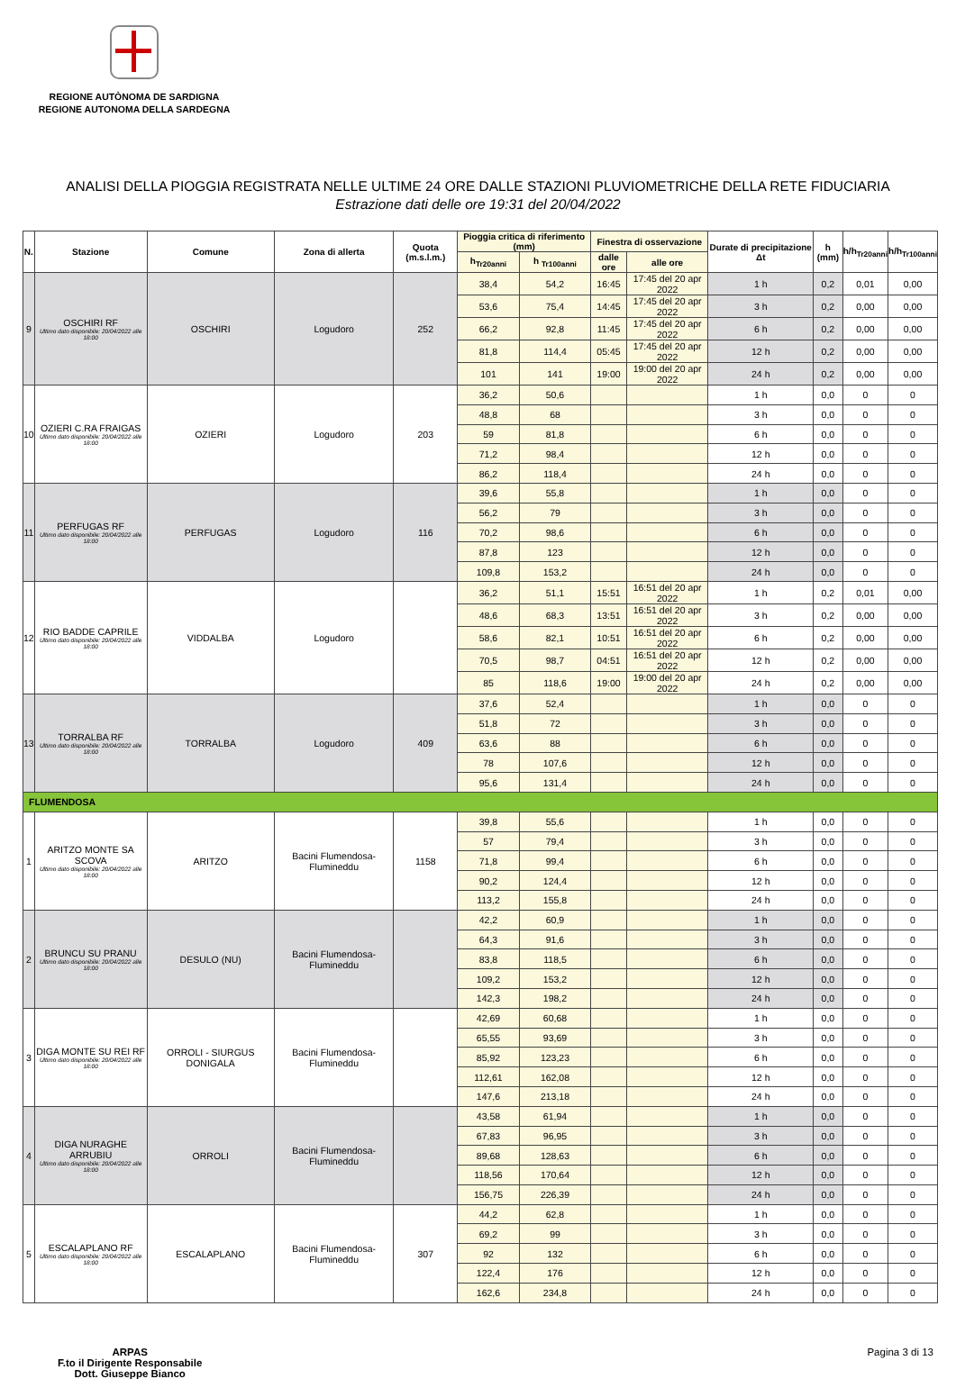REGIONE AUTÒNOMA DE SARDIGNA
REGIONE AUTONOMA DELLA SARDEGNA
ANALISI DELLA PIOGGIA REGISTRATA NELLE ULTIME 24 ORE DALLE STAZIONI PLUVIOMETRICHE DELLA RETE FIDUCIARIA
Estrazione dati delle ore 19:31 del 20/04/2022
| N. | Stazione | Comune | Zona di allerta | Quota (m.s.l.m.) | Pioggia critica di riferimento (mm) | | Finestra di osservazione | | Durate di precipitazione Δt | h (mm) | h/h<sub>Tr20anni</sub> | h/h<sub>Tr100anni</sub> |
| --- | --- | --- | --- | --- | --- | --- | --- | --- | --- | --- | --- | --- |
| | | | | | h<sub>Tr20anni</sub> | h <sub>Tr100anni</sub> | dalle ore | alle ore | | | | |
| 9 | OSCHIRI RF Ultimo dato disponibile: 20/04/2022 alle 18:00 | OSCHIRI | Logudoro | 252 | 38,4 | 54,2 | 16:45 | 17:45 del 20 apr 2022 | 1 h | 0,2 | 0,01 | 0,00 |
| | | | | | 53,6 | 75,4 | 14:45 | 17:45 del 20 apr 2022 | 3 h | 0,2 | 0,00 | 0,00 |
| | | | | | 66,2 | 92,8 | 11:45 | 17:45 del 20 apr 2022 | 6 h | 0,2 | 0,00 | 0,00 |
| | | | | | 81,8 | 114,4 | 05:45 | 17:45 del 20 apr 2022 | 12 h | 0,2 | 0,00 | 0,00 |
| | | | | | 101 | 141 | 19:00 | 19:00 del 20 apr 2022 | 24 h | 0,2 | 0,00 | 0,00 |
| 10 | OZIERI C.RA FRAIGAS Ultimo dato disponibile: 20/04/2022 alle 18:00 | OZIERI | Logudoro | 203 | 36,2 | 50,6 | | | 1 h | 0,0 | 0 | 0 |
| | | | | | 48,8 | 68 | | | 3 h | 0,0 | 0 | 0 |
| | | | | | 59 | 81,8 | | | 6 h | 0,0 | 0 | 0 |
| | | | | | 71,2 | 98,4 | | | 12 h | 0,0 | 0 | 0 |
| | | | | | 86,2 | 118,4 | | | 24 h | 0,0 | 0 | 0 |
| 11 | PERFUGAS RF Ultimo dato disponibile: 20/04/2022 alle 18:00 | PERFUGAS | Logudoro | 116 | 39,6 | 55,8 | | | 1 h | 0,0 | 0 | 0 |
| | | | | | 56,2 | 79 | | | 3 h | 0,0 | 0 | 0 |
| | | | | | 70,2 | 98,6 | | | 6 h | 0,0 | 0 | 0 |
| | | | | | 87,8 | 123 | | | 12 h | 0,0 | 0 | 0 |
| | | | | | 109,8 | 153,2 | | | 24 h | 0,0 | 0 | 0 |
| 12 | RIO BADDE CAPRILE Ultimo dato disponibile: 20/04/2022 alle 18:00 | VIDDALBA | Logudoro | | 36,2 | 51,1 | 15:51 | 16:51 del 20 apr 2022 | 1 h | 0,2 | 0,01 | 0,00 |
| | | | | | 48,6 | 68,3 | 13:51 | 16:51 del 20 apr 2022 | 3 h | 0,2 | 0,00 | 0,00 |
| | | | | | 58,6 | 82,1 | 10:51 | 16:51 del 20 apr 2022 | 6 h | 0,2 | 0,00 | 0,00 |
| | | | | | 70,5 | 98,7 | 04:51 | 16:51 del 20 apr 2022 | 12 h | 0,2 | 0,00 | 0,00 |
| | | | | | 85 | 118,6 | 19:00 | 19:00 del 20 apr 2022 | 24 h | 0,2 | 0,00 | 0,00 |
| 13 | TORRALBA RF Ultimo dato disponibile: 20/04/2022 alle 18:00 | TORRALBA | Logudoro | 409 | 37,6 | 52,4 | | | 1 h | 0,0 | 0 | 0 |
| | | | | | 51,8 | 72 | | | 3 h | 0,0 | 0 | 0 |
| | | | | | 63,6 | 88 | | | 6 h | 0,0 | 0 | 0 |
| | | | | | 78 | 107,6 | | | 12 h | 0,0 | 0 | 0 |
| | | | | | 95,6 | 131,4 | | | 24 h | 0,0 | 0 | 0 |
| FLUMENDOSA | | | | | | | | | | | | |
| 1 | ARITZO MONTE SA SCOVA Ultimo dato disponibile: 20/04/2022 alle 18:00 | ARITZO | Bacini Flumendosa-Flumineddu | 1158 | 39,8 | 55,6 | | | 1 h | 0,0 | 0 | 0 |
| | | | | | 57 | 79,4 | | | 3 h | 0,0 | 0 | 0 |
| | | | | | 71,8 | 99,4 | | | 6 h | 0,0 | 0 | 0 |
| | | | | | 90,2 | 124,4 | | | 12 h | 0,0 | 0 | 0 |
| | | | | | 113,2 | 155,8 | | | 24 h | 0,0 | 0 | 0 |
| 2 | BRUNCU SU PRANU Ultimo dato disponibile: 20/04/2022 alle 18:00 | DESULO (NU) | Bacini Flumendosa-Flumineddu | | 42,2 | 60,9 | | | 1 h | 0,0 | 0 | 0 |
| | | | | | 64,3 | 91,6 | | | 3 h | 0,0 | 0 | 0 |
| | | | | | 83,8 | 118,5 | | | 6 h | 0,0 | 0 | 0 |
| | | | | | 109,2 | 153,2 | | | 12 h | 0,0 | 0 | 0 |
| | | | | | 142,3 | 198,2 | | | 24 h | 0,0 | 0 | 0 |
| 3 | DIGA MONTE SU REI RF Ultimo dato disponibile: 20/04/2022 alle 18:00 | ORROLI - SIURGUS DONIGALA | Bacini Flumendosa-Flumineddu | | 42,69 | 60,68 | | | 1 h | 0,0 | 0 | 0 |
| | | | | | 65,55 | 93,69 | | | 3 h | 0,0 | 0 | 0 |
| | | | | | 85,92 | 123,23 | | | 6 h | 0,0 | 0 | 0 |
| | | | | | 112,61 | 162,08 | | | 12 h | 0,0 | 0 | 0 |
| | | | | | 147,6 | 213,18 | | | 24 h | 0,0 | 0 | 0 |
| 4 | DIGA NURAGHE ARRUBIU Ultimo dato disponibile: 20/04/2022 alle 18:00 | ORROLI | Bacini Flumendosa-Flumineddu | | 43,58 | 61,94 | | | 1 h | 0,0 | 0 | 0 |
| | | | | | 67,83 | 96,95 | | | 3 h | 0,0 | 0 | 0 |
| | | | | | 89,68 | 128,63 | | | 6 h | 0,0 | 0 | 0 |
| | | | | | 118,56 | 170,64 | | | 12 h | 0,0 | 0 | 0 |
| | | | | | 156,75 | 226,39 | | | 24 h | 0,0 | 0 | 0 |
| 5 | ESCALAPLANO RF Ultimo dato disponibile: 20/04/2022 alle 18:00 | ESCALAPLANO | Bacini Flumendosa-Flumineddu | 307 | 44,2 | 62,8 | | | 1 h | 0,0 | 0 | 0 |
| | | | | | 69,2 | 99 | | | 3 h | 0,0 | 0 | 0 |
| | | | | | 92 | 132 | | | 6 h | 0,0 | 0 | 0 |
| | | | | | 122,4 | 176 | | | 12 h | 0,0 | 0 | 0 |
| | | | | | 162,6 | 234,8 | | | 24 h | 0,0 | 0 | 0 |
ARPAS
F.to il Dirigente Responsabile
Dott. Giuseppe Bianco
Pagina 3 di 13